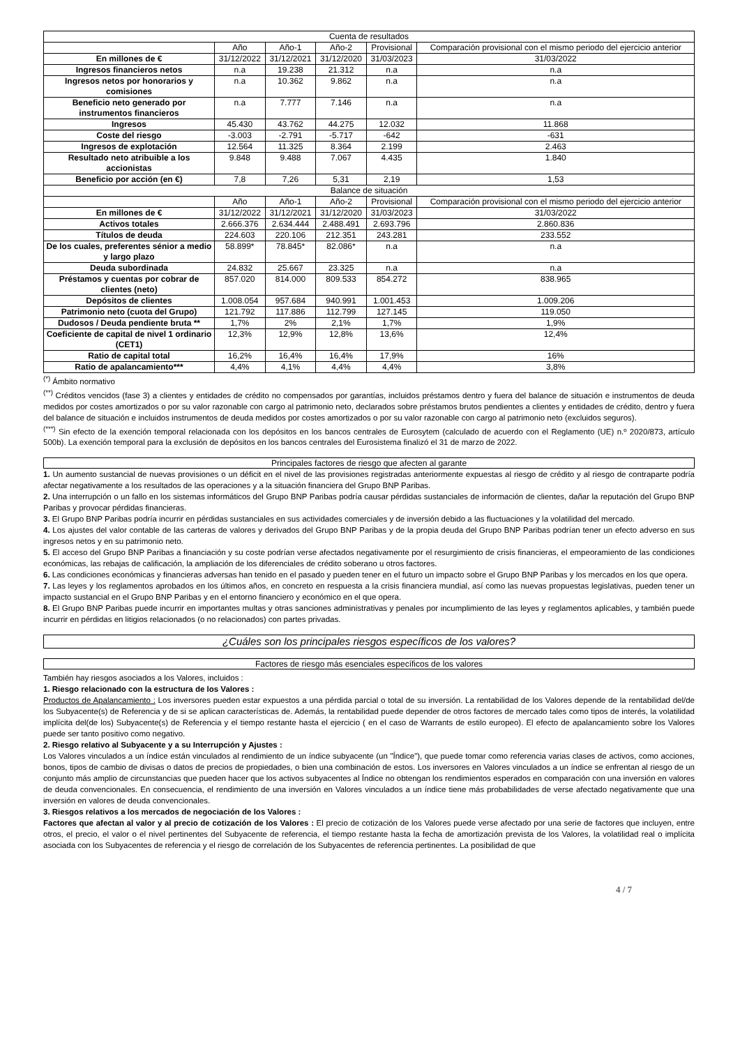| Cuenta de resultados | | | | | |
| | Año | Año-1 | Año-2 | Provisional | Comparación provisional con el mismo periodo del ejercicio anterior |
| En millones de € | 31/12/2022 | 31/12/2021 | 31/12/2020 | 31/03/2023 | 31/03/2022 |
| Ingresos financieros netos | n.a | 19.238 | 21.312 | n.a | n.a |
| Ingresos netos por honorarios y comisiones | n.a | 10.362 | 9.862 | n.a | n.a |
| Beneficio neto generado por instrumentos financieros | n.a | 7.777 | 7.146 | n.a | n.a |
| Ingresos | 45.430 | 43.762 | 44.275 | 12.032 | 11.868 |
| Coste del riesgo | -3.003 | -2.791 | -5.717 | -642 | -631 |
| Ingresos de explotación | 12.564 | 11.325 | 8.364 | 2.199 | 2.463 |
| Resultado neto atribuible a los accionistas | 9.848 | 9.488 | 7.067 | 4.435 | 1.840 |
| Beneficio por acción (en €) | 7,8 | 7,26 | 5,31 | 2,19 | 1,53 |
| Balance de situación | | | | | |
| | Año | Año-1 | Año-2 | Provisional | Comparación provisional con el mismo periodo del ejercicio anterior |
| En millones de € | 31/12/2022 | 31/12/2021 | 31/12/2020 | 31/03/2023 | 31/03/2022 |
| Activos totales | 2.666.376 | 2.634.444 | 2.488.491 | 2.693.796 | 2.860.836 |
| Títulos de deuda | 224.603 | 220.106 | 212.351 | 243.281 | 233.552 |
| De los cuales, preferentes sénior a medio y largo plazo | 58.899* | 78.845* | 82.086* | n.a | n.a |
| Deuda subordinada | 24.832 | 25.667 | 23.325 | n.a | n.a |
| Préstamos y cuentas por cobrar de clientes (neto) | 857.020 | 814.000 | 809.533 | 854.272 | 838.965 |
| Depósitos de clientes | 1.008.054 | 957.684 | 940.991 | 1.001.453 | 1.009.206 |
| Patrimonio neto (cuota del Grupo) | 121.792 | 117.886 | 112.799 | 127.145 | 119.050 |
| Dudosos / Deuda pendiente bruta ** | 1,7% | 2% | 2,1% | 1,7% | 1,9% |
| Coeficiente de capital de nivel 1 ordinario (CET1) | 12,3% | 12,9% | 12,8% | 13,6% | 12,4% |
| Ratio de capital total | 16,2% | 16,4% | 16,4% | 17,9% | 16% |
| Ratio de apalancamiento*** | 4,4% | 4,1% | 4,4% | 4,4% | 3,8% |
<sup>(*)</sup> Ámbito normativo
<sup>(**)</sup> Créditos vencidos (fase 3) a clientes y entidades de crédito no compensados por garantías, incluidos préstamos dentro y fuera del balance de situación e instrumentos de deuda medidos por costes amortizados o por su valor razonable con cargo al patrimonio neto, declarados sobre préstamos brutos pendientes a clientes y entidades de crédito, dentro y fuera del balance de situación e incluidos instrumentos de deuda medidos por costes amortizados o por su valor razonable con cargo al patrimonio neto (excluidos seguros).
<sup>(***)</sup> Sin efecto de la exención temporal relacionada con los depósitos en los bancos centrales de Eurosytem (calculado de acuerdo con el Reglamento (UE) n.º 2020/873, artículo 500b). La exención temporal para la exclusión de depósitos en los bancos centrales del Eurosistema finalizó el 31 de marzo de 2022.
Principales factores de riesgo que afecten al garante
1. Un aumento sustancial de nuevas provisiones o un déficit en el nivel de las provisiones registradas anteriormente expuestas al riesgo de crédito y al riesgo de contraparte podría afectar negativamente a los resultados de las operaciones y a la situación financiera del Grupo BNP Paribas.
2. Una interrupción o un fallo en los sistemas informáticos del Grupo BNP Paribas podría causar pérdidas sustanciales de información de clientes, dañar la reputación del Grupo BNP Paribas y provocar pérdidas financieras.
3. El Grupo BNP Paribas podría incurrir en pérdidas sustanciales en sus actividades comerciales y de inversión debido a las fluctuaciones y la volatilidad del mercado.
4. Los ajustes del valor contable de las carteras de valores y derivados del Grupo BNP Paribas y de la propia deuda del Grupo BNP Paribas podrían tener un efecto adverso en sus ingresos netos y en su patrimonio neto.
5. El acceso del Grupo BNP Paribas a financiación y su coste podrían verse afectados negativamente por el resurgimiento de crisis financieras, el empeoramiento de las condiciones económicas, las rebajas de calificación, la ampliación de los diferenciales de crédito soberano u otros factores.
6. Las condiciones económicas y financieras adversas han tenido en el pasado y pueden tener en el futuro un impacto sobre el Grupo BNP Paribas y los mercados en los que opera.
7. Las leyes y los reglamentos aprobados en los últimos años, en concreto en respuesta a la crisis financiera mundial, así como las nuevas propuestas legislativas, pueden tener un impacto sustancial en el Grupo BNP Paribas y en el entorno financiero y económico en el que opera.
8. El Grupo BNP Paribas puede incurrir en importantes multas y otras sanciones administrativas y penales por incumplimiento de las leyes y reglamentos aplicables, y también puede incurrir en pérdidas en litigios relacionados (o no relacionados) con partes privadas.
¿Cuáles son los principales riesgos específicos de los valores?
Factores de riesgo más esenciales específicos de los valores
También hay riesgos asociados a los Valores, incluidos :
1. Riesgo relacionado con la estructura de los Valores :
Productos de Apalancamiento : Los inversores pueden estar expuestos a una pérdida parcial o total de su inversión. La rentabilidad de los Valores depende de la rentabilidad del/de los Subyacente(s) de Referencia y de si se aplican características de. Además, la rentabilidad puede depender de otros factores de mercado tales como tipos de interés, la volatilidad implícita del(de los) Subyacente(s) de Referencia y el tiempo restante hasta el ejercicio ( en el caso de Warrants de estilo europeo). El efecto de apalancamiento sobre los Valores puede ser tanto positivo como negativo.
2. Riesgo relativo al Subyacente y a su Interrupción y Ajustes :
Los Valores vinculados a un índice están vinculados al rendimiento de un índice subyacente (un "Índice"), que puede tomar como referencia varias clases de activos, como acciones, bonos, tipos de cambio de divisas o datos de precios de propiedades, o bien una combinación de estos. Los inversores en Valores vinculados a un índice se enfrentan al riesgo de un conjunto más amplio de circunstancias que pueden hacer que los activos subyacentes al Índice no obtengan los rendimientos esperados en comparación con una inversión en valores de deuda convencionales. En consecuencia, el rendimiento de una inversión en Valores vinculados a un índice tiene más probabilidades de verse afectado negativamente que una inversión en valores de deuda convencionales.
3. Riesgos relativos a los mercados de negociación de los Valores :
Factores que afectan al valor y al precio de cotización de los Valores : El precio de cotización de los Valores puede verse afectado por una serie de factores que incluyen, entre otros, el precio, el valor o el nivel pertinentes del Subyacente de referencia, el tiempo restante hasta la fecha de amortización prevista de los Valores, la volatilidad real o implícita asociada con los Subyacentes de referencia y el riesgo de correlación de los Subyacentes de referencia pertinentes. La posibilidad de que
4 / 7